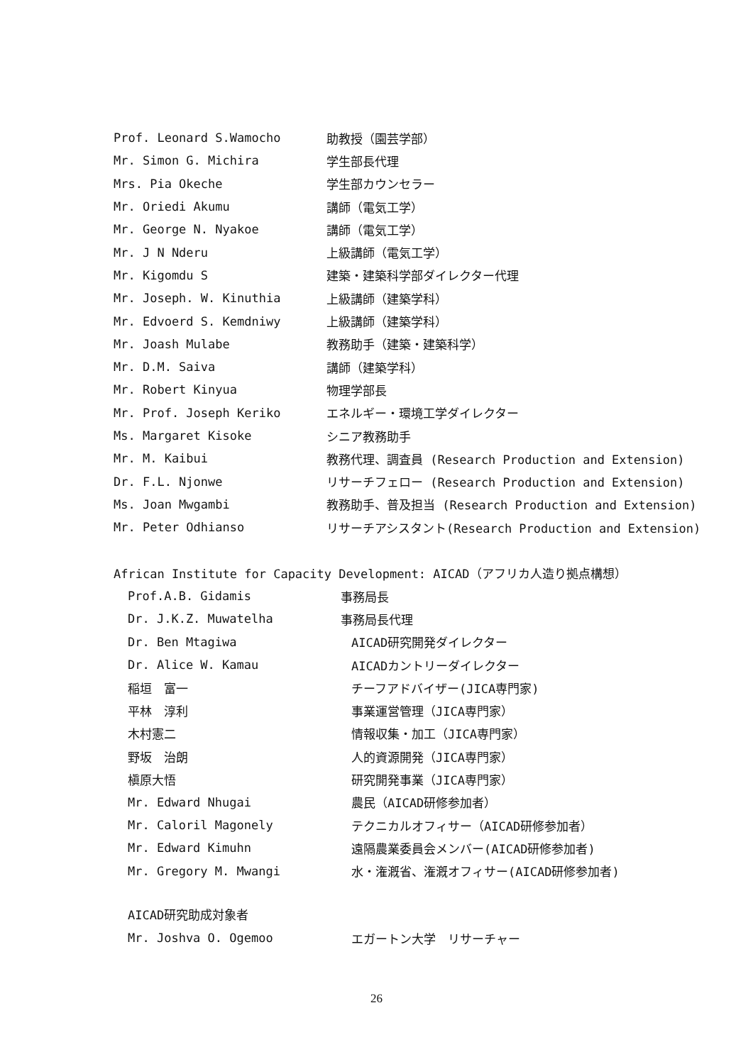Prof. Leonard S.Wamocho 助教授（園芸学部）
Mr. Simon G. Michira 学生部長代理
Mrs. Pia Okeche 学生部カウンセラー
Mr. Oriedi Akumu 講師（電気工学）
Mr. George N. Nyakoe 講師（電気工学）
Mr. J N Nderu 上級講師（電気工学）
Mr. Kigomdu S 建築・建築科学部ダイレクター代理
Mr. Joseph. W. Kinuthia 上級講師（建築学科）
Mr. Edvoerd S. Kemdniwy 上級講師（建築学科）
Mr. Joash Mulabe 教務助手（建築・建築科学）
Mr. D.M. Saiva 講師（建築学科）
Mr. Robert Kinyua 物理学部長
Mr. Prof. Joseph Keriko エネルギー・環境工学ダイレクター
Ms. Margaret Kisoke シニア教務助手
Mr. M. Kaibui 教務代理、調査員 (Research Production and Extension)
Dr. F.L. Njonwe リサーチフェロー (Research Production and Extension)
Ms. Joan Mwgambi 教務助手、普及担当 (Research Production and Extension)
Mr. Peter Odhianso リサーチアシスタント(Research Production and Extension)
African Institute for Capacity Development: AICAD（アフリカ人造り拠点構想）
Prof.A.B. Gidamis 事務局長
Dr. J.K.Z. Muwatelha 事務局長代理
Dr. Ben Mtagiwa AICAD研究開発ダイレクター
Dr. Alice W. Kamau AICADカントリーダイレクター
稲垣　富一 チーフアドバイザー(JICA専門家)
平林　淳利 事業運営管理（JICA専門家）
木村憲二 情報収集・加工（JICA専門家）
野坂　治朗 人的資源開発（JICA専門家）
槇原大悟 研究開発事業（JICA専門家）
Mr. Edward Nhugai 農民（AICAD研修参加者）
Mr. Caloril Magonely テクニカルオフィサー（AICAD研修参加者）
Mr. Edward Kimuhn 遠隔農業委員会メンバー(AICAD研修参加者)
Mr. Gregory M. Mwangi 水・潅漑省、潅漑オフィサー(AICAD研修参加者)
AICAD研究助成対象者
Mr. Joshva O. Ogemoo エガートン大学　リサーチャー
26